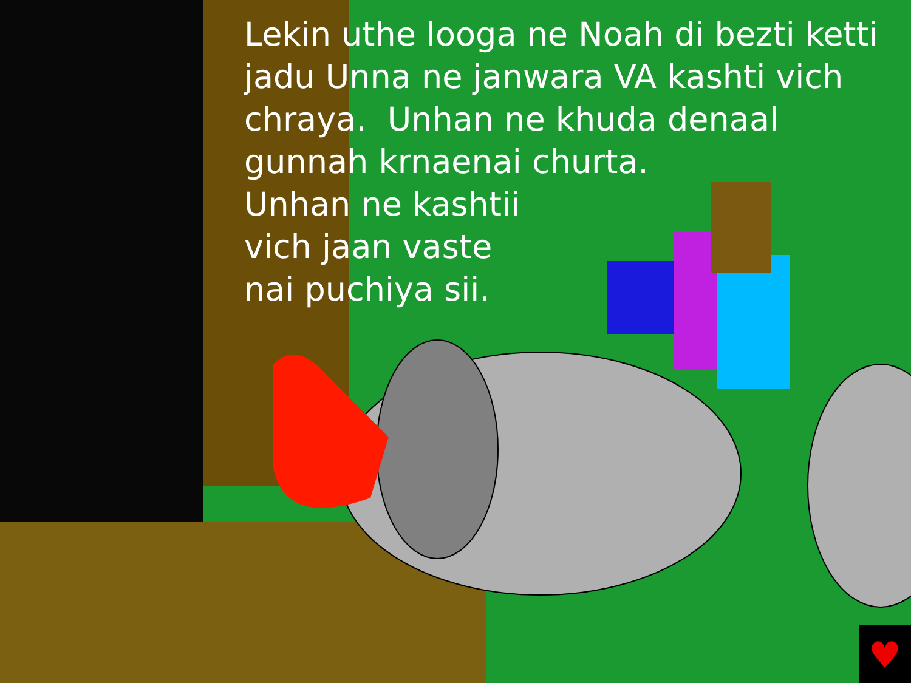♥
Lekin uthe looga ne Noah di bezti ketti jadu Unna ne janwara VA kashti vich chraya. Unhan ne khuda denaal gunnah krnaenai churta.
Unhan ne kashtii
vich jaan vaste
nai puchiya sii.